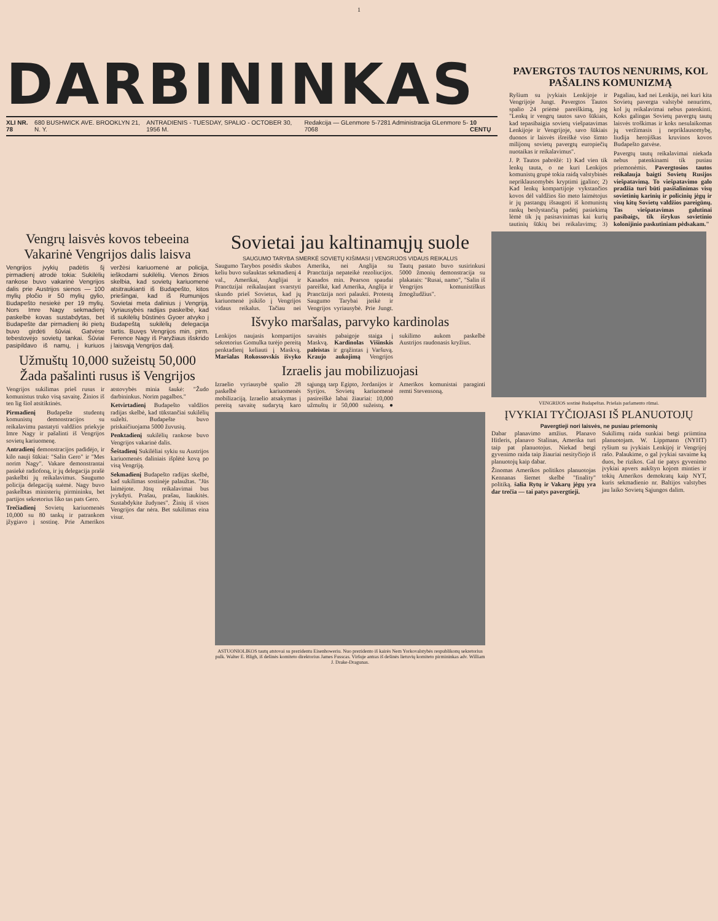1
DARBININKAS
XLI NR. 78 680 BUSHWICK AVE. BROOKLYN 21, N. Y. ANTRADIENIS - TUESDAY, SPALIO - OCTOBER 30, 1956 M. Redakcija — GLenmore 5-7281 Administracija GLenmore 5-7068 10 CENTŲ
PAVERGTOS TAUTOS NENURIMS, KOL PAŠALINS KOMUNIZMĄ
Ryšium su įvykiais Lenkijoje ir Vengrijoje Jungt. Pavergtos Tautos spalio 24 priėmė pareiškimą, jog "Lenkų ir vengrų tautos savo šūkiais, kad tepasibaigia sovietų viešpatavimas Lenkijoje ir Vengrijoje, savo šūkiais duonos ir laisvės išreiškė viso šimto milijonų sovietų pavergtų europiečių nuotaikas ir reikalavimus".
J. P. Tautos pabrėžė: 1) Kad vien tik lenkų tauta, o ne kuri Lenkijos komunistų grupė tokia raidą valstybinės nepriklausomybės kryptimi įgalino; 2) Kad lenkų kompartijoje vykstančios kovos dėl valdžios šio meto laimėtojus ir jų pastangų išsaugoti iš komunistų rankų beslystančią padėtį pasiekimą lėmė tik jų pasisavinimas kai kurių tautinių šūkių bei reikalavimų; 3) Pagaliau, kad nei Lenkija, nei kuri kita Sovietų pavergta valstybė nenurims, kol jų reikalavimai nebus patenkinti. Koks galingas Sovietų pavergtų tautų laisvės troškimas ir koks nesulaikomas jų veržimasis į nepriklausomybę, liudija herojiškas kruvinos kovos Budapešto gatvėse.
Pavergtų tautų reikalavimai niekada nebus patenkinami tik pusiau priemonėmis. Pavergtosios tautos reikalauja baigti Sovietų Rusijos viešpatavimą. To viešpatavimo galo pradžia turi būti pasišalinimas visų sovietinių karinių ir policinių jėgų ir visų kitų Sovietų valdžios pareigūnų. Tas viešpatavimas galutinai pasibaigs, tik išrykus sovietinio kolonijinio paskutiniam pėdsakam."
Vengrų laisvės kovos tebeeina Vakarinė Vengrijos dalis laisva
Vengrijos įvykių padėtis šį pirmadienį atrodė tokia: Sukilėlių rankose buvo vakarinė Vengrijos dalis prie Austrijos sienos — 100 mylių pločio ir 50 mylių gylio, Budapešto nesiekė per 19 mylių. Nors Imre Nagy sekmadienį paskelbė kovas sustabdytas, bet Budapešte dar pirmadienį iki pietų buvo girdėti šūviai. Gatvėse tebestovėjo sovietų tankai. Šūviai pasipildavo iš namų, į kuriuos veržėsi kariuomenė ar policija, ieškodami sukilėlių. Vienos žinios skelbia, kad sovietų kariuomenė atsitraukianti iš Budapešto, kitos priešingai, kad iš Rumunijos Sovietai meta dalinius į Vengriją. Vyriausybės radijas paskelbė, kad iš sukilėlių būstinės Gyoer atvyko į Budapeštą sukilėlių delegacija tartis. Buvęs Vengrijos min. pirm. Ference Nagy iš Paryžiaus išskrido į laisvąją Vengrijos dalį.
Užmuštų 10,000 sužeistų 50,000 Žada pašalinti rusus iš Vengrijos
Vengrijos sukilimas prieš rusus ir komunistus truko visą savaitę. Žinios iš ten lig šiol atsitiktinės.
Pirmadienį Budapešte studentų komunistų demonstracijos su reikalavimu pastatyti valdžios priekyje Imre Nagy ir pašalinti iš Vengrijos sovietų kariuomenę.
Antradienį demonstracijos padidėjo, ir kilo nauji šūkiai: "Salin Gero" ir "Mes norim Nagy". Vakare demonstrantai pasiekė radiofoną, ir jų delegacija prašė paskelbti jų reikalavimus. Saugumo policija delegaciją suėmė. Nagy buvo paskelbtas ministerių pirmininku, bet partijos sekretorius liko tas pats Gero.
Trečiadienį Sovietų kariuomenės 10,000 su 80 tankų ir patrankom įžygiavo į sostinę. Prie Amerikos atstovybės minia šaukė: "Žudo darbininkus. Norim pagalbos."
Ketvirtadienį Budapešto valdžios radijas skelbė, kad tūkstančiai sukilėlių suželti. Budapešte buvo priskaičiuojama 5000 žuvusių.
Penktadienį sukilėlių rankose buvo Vengrijos vakarinė dalis.
Šeštadienį Sukilėliai sykiu su Austrijos kariuomenės daliniais išplėtė kovą po visą Vengriją.
Sekmadienį Budapešto radijas skelbė, kad sukilimas sostinėje palaužtas. "Jūs laimėjote. Jūsų reikalavimai bus įvykdyti. Prašau, prašau, liaukitės. Sustabdykite žudynes". Žinių iš visos Vengrijos dar nėra. Bet sukilimas eina visur.
Sovietai jau kaltinamųjų suole
SAUGUMO TARYBA SMERKĖ SOVIETŲ KIŠIMASI Į VENGRIJOS VIDAUS REIKALUS
Saugumo Tarybos posėdis skubos keliu buvo sušauktas sekmadienį 4 val., Amerikai, Anglijai ir Prancūzijai reikalaujant svarstyti skundo prieš Sovietus, kad jų kariuomenė įsikišo į Vengrijos vidaus reikalus. Tačiau nei Amerika, nei Anglija su Prancūzija nepateikė rezoliucijos. Kanados min. Pearson spaudai pareiškė, kad Amerika, Anglija ir Prancūzija nori palaukti. Protestą Saugumo Tarybai įteikė ir Vengrijos vyriausybė. Prie Jungt. Tautų pastato buvo susirinkusi 5000 žmonių demonstracija su plakatais: "Rusai, namo", "Salin iš Vengrijos komunistiškus žmogžudžius".
Išvyko maršalas, parvyko kardinolas
Lenkijos naujasis kompartijos sekretorius Gomulka turėjo pereitą penktadienį keliauti į Maskvą. Maršalas Rokossovskis išvyko savaitės pabaigoje staiga į Maskvą. Kardinolas Višinskis paleistas ir grąžintas į Varšuvą. Kraujo aukojimą Vengrijos sukilimo aukom paskelbė Austrijos raudonasis kryžius.
Izraelis jau mobilizuojasi
Izraelio vyriausybė spalio 28 paskelbė kariuomenės mobilizaciją. Izraelio atsakymas į pereitą savaitę sudarytą karo sąjungą tarp Egipto, Jordanijos ir Syrijos. Sovietų kariuomenė pasireiškė labai žiauriai: 10,000 užmuštų ir 50,000 sužeistų. ● Amerikos komunistai paraginti remti Stevensoną.
ASTUONIOLIKOS tautų atstovai su prezidentu Eisenhoweriu. Nuo prezidento iš kairės Nem Yorkovalstybės respublikonų sekretorius pulk. Walter E. Bligh, iš dešinės komiteto direktorius James Fusscas. Viršuje antras iš dešinės lietuvių komiteto pirmininkas adv. William J. Drake-Dragunas.
VENGRIJOS sostinė Budapeštas. Priešais parlamento rūmai.
ĮVYKIAI TYČIOJASI IŠ PLANUOTOJŲ
Pavergtieji nori laisvės, ne pusiau priemonių
Dabar planavimo amžius. Planavo Hitleris, planavo Stalinas, Amerika turi taip pat planuotojus. Niekad betgi gyvenimo raida taip žiauriai nesityčiojo iš planuotojų kaip dabar.
Žinomas Amerikos politikos planuotojas Kennanas šiemet skelbė "finality" politiką. šalia Rytų ir Vakarų jėgų yra dar trečia — tai patys pavergtieji.
Sukilimų raida sunkiai betgi priimtina planuotojam. W. Lippmann (NYHT) ryšium su įvykiais Lenkijoj ir Vengrijoj rašo. Palaukime, o gal įvykiai savaime ką duos, be rizikos. Gal tie patys gyvenimo įvykiai apvers aukštyn kojom minties ir tokių Amerikos demokratų kaip NYT, kuris sekmadienio nr. Baltijos valstybes jau laiko Sovietų Sąjungos dalim.